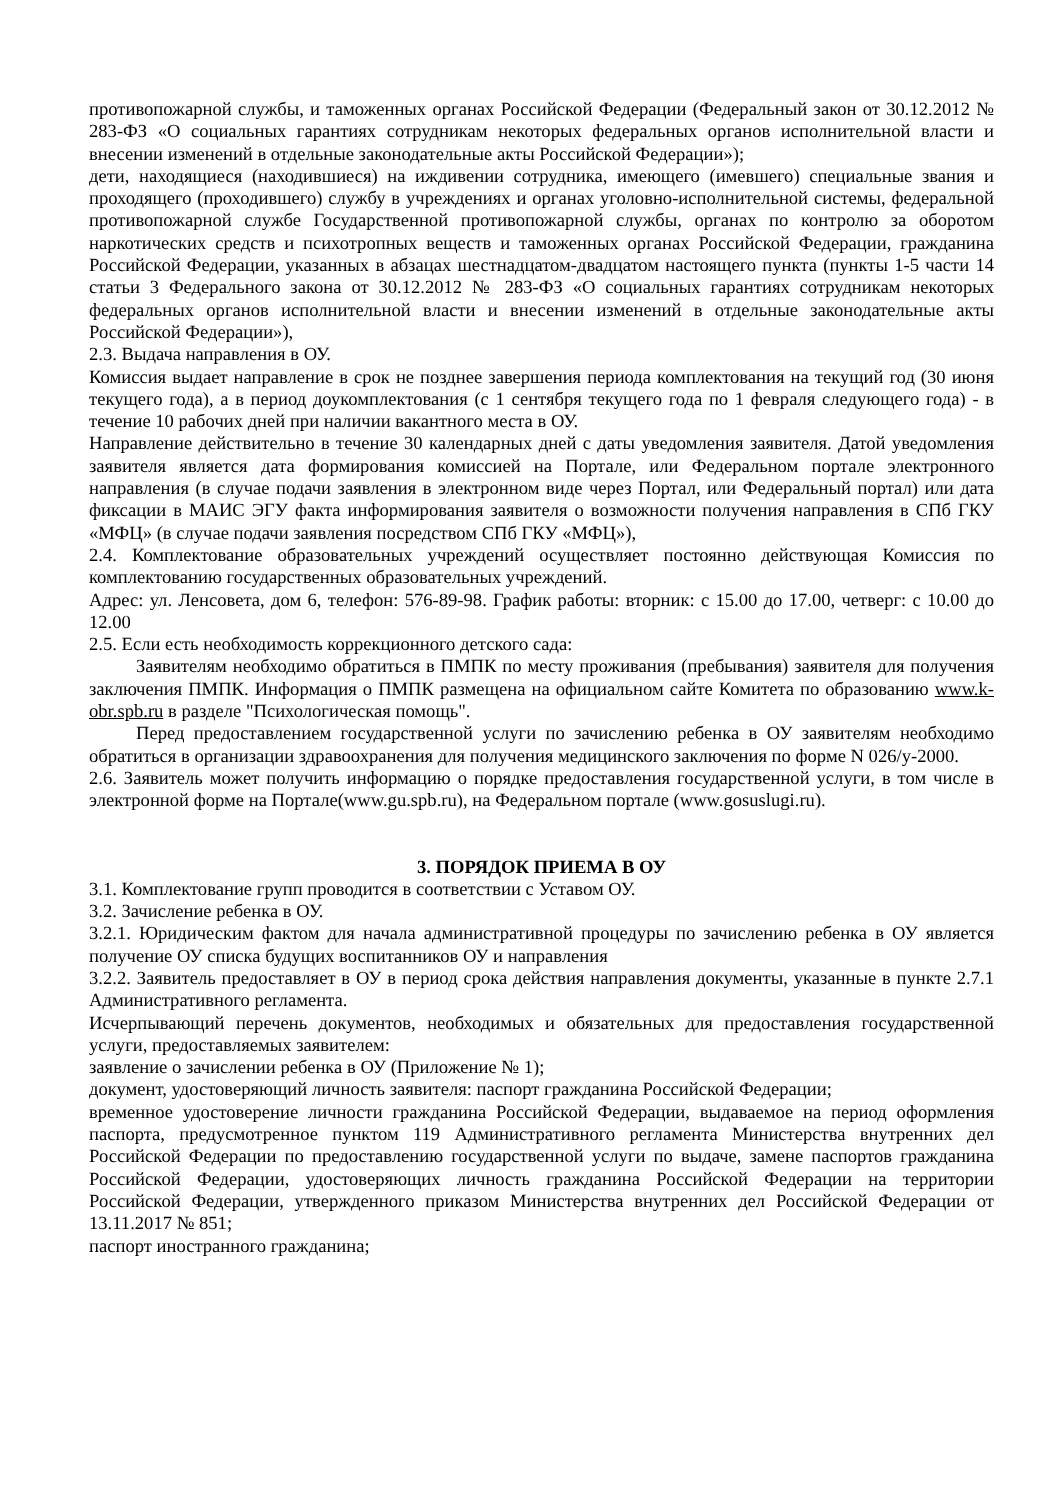противопожарной службы, и таможенных органах Российской Федерации (Федеральный закон от 30.12.2012 № 283-ФЗ «О социальных гарантиях сотрудникам некоторых федеральных органов исполнительной власти и внесении изменений в отдельные законодательные акты Российской Федерации»);
дети, находящиеся (находившиеся) на иждивении сотрудника, имеющего (имевшего) специальные звания и проходящего (проходившего) службу в учреждениях и органах уголовно-исполнительной системы, федеральной противопожарной службе Государственной противопожарной службы, органах по контролю за оборотом наркотических средств и психотропных веществ и таможенных органах Российской Федерации, гражданина Российской Федерации, указанных в абзацах шестнадцатом-двадцатом настоящего пункта (пункты 1-5 части 14 статьи 3 Федерального закона от 30.12.2012 № 283-ФЗ «О социальных гарантиях сотрудникам некоторых федеральных органов исполнительной власти и внесении изменений в отдельные законодательные акты Российской Федерации»),
2.3. Выдача направления в ОУ.
Комиссия выдает направление в срок не позднее завершения периода комплектования на текущий год (30 июня текущего года), а в период доукомплектования (с 1 сентября текущего года по 1 февраля следующего года) - в течение 10 рабочих дней при наличии вакантного места в ОУ.
Направление действительно в течение 30 календарных дней с даты уведомления заявителя. Датой уведомления заявителя является дата формирования комиссией на Портале, или Федеральном портале электронного направления (в случае подачи заявления в электронном виде через Портал, или Федеральный портал) или дата фиксации в МАИС ЭГУ факта информирования заявителя о возможности получения направления в СПб ГКУ «МФЦ» (в случае подачи заявления посредством СПб ГКУ «МФЦ»),
2.4. Комплектование образовательных учреждений осуществляет постоянно действующая Комиссия по комплектованию государственных образовательных учреждений.
Адрес: ул. Ленсовета, дом 6, телефон: 576-89-98. График работы: вторник: с 15.00 до 17.00, четверг: с 10.00 до 12.00
2.5. Если есть необходимость коррекционного детского сада:
Заявителям необходимо обратиться в ПМПК по месту проживания (пребывания) заявителя для получения заключения ПМПК. Информация о ПМПК размещена на официальном сайте Комитета по образованию www.k-obr.spb.ru в разделе "Психологическая помощь".
Перед предоставлением государственной услуги по зачислению ребенка в ОУ заявителям необходимо обратиться в организации здравоохранения для получения медицинского заключения по форме N 026/у-2000.
2.6. Заявитель может получить информацию о порядке предоставления государственной услуги, в том числе в электронной форме на Портале(www.gu.spb.ru), на Федеральном портале (www.gosuslugi.ru).
3. ПОРЯДОК ПРИЕМА В ОУ
3.1. Комплектование групп проводится в соответствии с Уставом ОУ.
3.2. Зачисление ребенка в ОУ.
3.2.1. Юридическим фактом для начала административной процедуры по зачислению ребенка в ОУ является получение ОУ списка будущих воспитанников ОУ и направления
3.2.2. Заявитель предоставляет в ОУ в период срока действия направления документы, указанные в пункте 2.7.1 Административного регламента.
Исчерпывающий перечень документов, необходимых и обязательных для предоставления государственной услуги, предоставляемых заявителем:
заявление о зачислении ребенка в ОУ (Приложение № 1);
документ, удостоверяющий личность заявителя: паспорт гражданина Российской Федерации;
временное удостоверение личности гражданина Российской Федерации, выдаваемое на период оформления паспорта, предусмотренное пунктом 119 Административного регламента Министерства внутренних дел Российской Федерации по предоставлению государственной услуги по выдаче, замене паспортов гражданина Российской Федерации, удостоверяющих личность гражданина Российской Федерации на территории Российской Федерации, утвержденного приказом Министерства внутренних дел Российской Федерации от 13.11.2017 № 851;
паспорт иностранного гражданина;